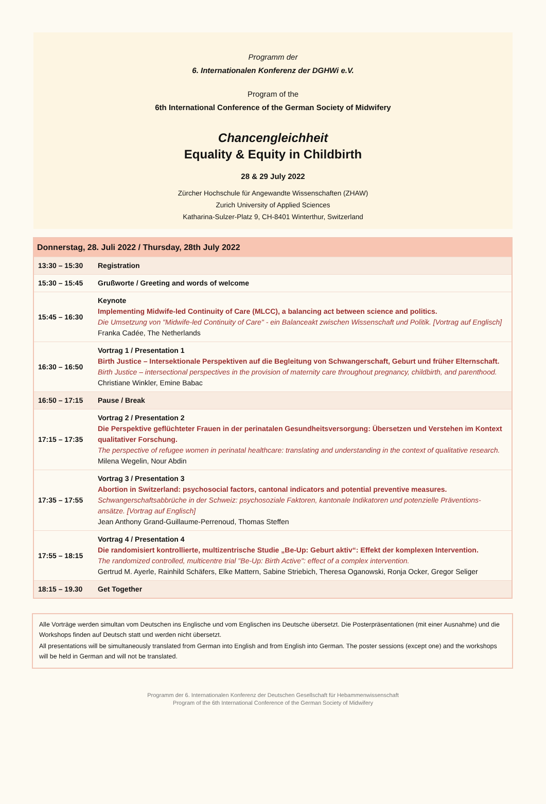Programm der
6. Internationalen Konferenz der DGHWi e.V.
Program of the
6th International Conference of the German Society of Midwifery
Chancengleichheit
Equality & Equity in Childbirth
28 & 29 July 2022
Zürcher Hochschule für Angewandte Wissenschaften (ZHAW)
Zurich University of Applied Sciences
Katharina-Sulzer-Platz 9, CH-8401 Winterthur, Switzerland
| Donnerstag, 28. Juli 2022 / Thursday, 28th July 2022 | |
| --- | --- |
| 13:30 – 15:30 | Registration |
| 15:30 – 15:45 | Grußworte / Greeting and words of welcome |
| 15:45 – 16:30 | Keynote Implementing Midwife-led Continuity of Care (MLCC), a balancing act between science and politics. Die Umsetzung von "Midwife-led Continuity of Care" - ein Balanceakt zwischen Wissenschaft und Politik. [Vortrag auf Englisch] Franka Cadée, The Netherlands |
| 16:30 – 16:50 | Vortrag 1 / Presentation 1 Birth Justice – Intersektionale Perspektiven auf die Begleitung von Schwangerschaft, Geburt und früher Elternschaft. Birth Justice – intersectional perspectives in the provision of maternity care throughout pregnancy, childbirth, and parenthood. Christiane Winkler, Emine Babac |
| 16:50 – 17:15 | Pause / Break |
| 17:15 – 17:35 | Vortrag 2 / Presentation 2 Die Perspektive geflüchteter Frauen in der perinatalen Gesundheitsversorgung: Übersetzen und Verstehen im Kontext qualitativer Forschung. The perspective of refugee women in perinatal healthcare: translating and understanding in the context of qualitative research. Milena Wegelin, Nour Abdin |
| 17:35 – 17:55 | Vortrag 3 / Presentation 3 Abortion in Switzerland: psychosocial factors, cantonal indicators and potential preventive measures. Schwangerschaftsabbrüche in der Schweiz: psychosoziale Faktoren, kantonale Indikatoren und potenzielle Präventions-ansätze. [Vortrag auf Englisch] Jean Anthony Grand-Guillaume-Perrenoud, Thomas Steffen |
| 17:55 – 18:15 | Vortrag 4 / Presentation 4 Die randomisiert kontrollierte, multizentrische Studie „Be-Up: Geburt aktiv“: Effekt der komplexen Intervention. The randomized controlled, multicentre trial "Be-Up: Birth Active": effect of a complex intervention. Gertrud M. Ayerle, Rainhild Schäfers, Elke Mattern, Sabine Striebich, Theresa Oganowski, Ronja Ocker, Gregor Seliger |
| 18:15 – 19.30 | Get Together |
Alle Vorträge werden simultan vom Deutschen ins Englische und vom Englischen ins Deutsche übersetzt. Die Posterpräsentationen (mit einer Ausnahme) und die Workshops finden auf Deutsch statt und werden nicht übersetzt.
All presentations will be simultaneously translated from German into English and from English into German. The poster sessions (except one) and the workshops will be held in German and will not be translated.
Programm der 6. Internationalen Konferenz der Deutschen Gesellschaft für Hebammenwissenschaft
Program of the 6th International Conference of the German Society of Midwifery